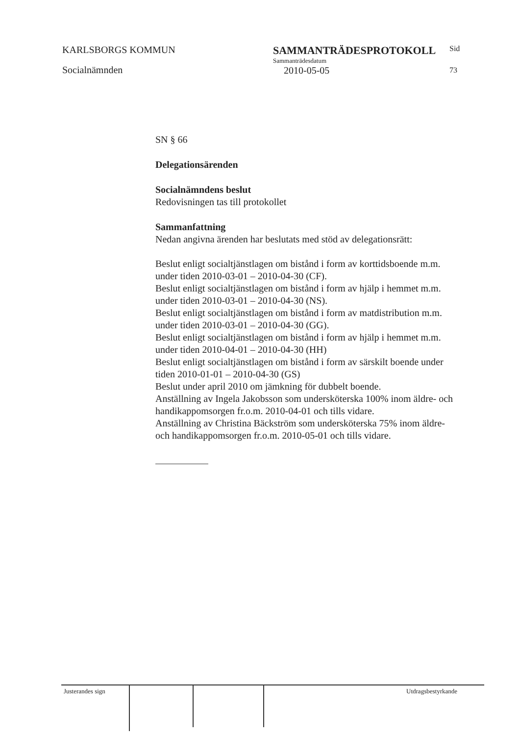KARLSBORGS KOMMUN
Socialnämnden
SAMMANTRÄDESPROTOKOLL
Sammanträdesdatum
2010-05-05
Sid
73
SN § 66
Delegationsärenden
Socialnämndens beslut
Redovisningen tas till protokollet
Sammanfattning
Nedan angivna ärenden har beslutats med stöd av delegationsrätt:
Beslut enligt socialtjänstlagen om bistånd i form av korttidsboende m.m. under tiden 2010-03-01 – 2010-04-30 (CF).
Beslut enligt socialtjänstlagen om bistånd i form av hjälp i hemmet m.m. under tiden 2010-03-01 – 2010-04-30 (NS).
Beslut enligt socialtjänstlagen om bistånd i form av matdistribution m.m. under tiden 2010-03-01 – 2010-04-30 (GG).
Beslut enligt socialtjänstlagen om bistånd i form av hjälp i hemmet m.m. under tiden 2010-04-01 – 2010-04-30 (HH)
Beslut enligt socialtjänstlagen om bistånd i form av särskilt boende under tiden 2010-01-01 – 2010-04-30 (GS)
Beslut under april 2010 om jämkning för dubbelt boende.
Anställning av Ingela Jakobsson som undersköterska 100% inom äldre- och handikappomsorgen fr.o.m. 2010-04-01 och tills vidare.
Anställning av Christina Bäckström som undersköterska 75% inom äldre- och handikappomsorgen fr.o.m. 2010-05-01 och tills vidare.
Justerandes sign Utdragsbestyrkande